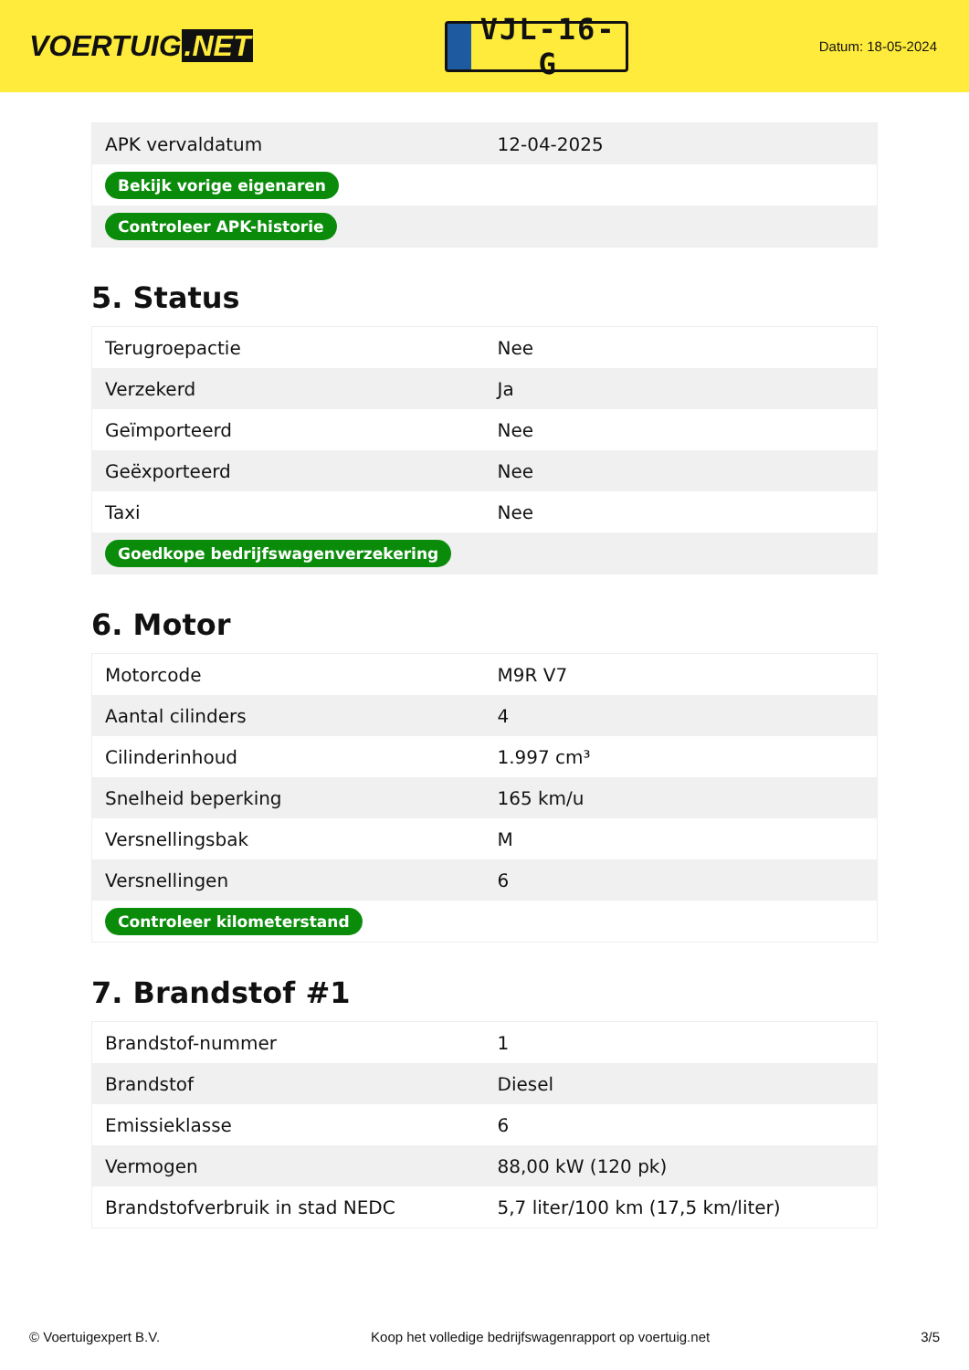VOERTUIG.NET
VJL-16-G
Datum: 18-05-2024
| APK vervaldatum | 12-04-2025 |
| Bekijk vorige eigenaren | |
| Controleer APK-historie | |
5. Status
| Terugroepactie | Nee |
| Verzekerd | Ja |
| Geïmporteerd | Nee |
| Geëxporteerd | Nee |
| Taxi | Nee |
| Goedkope bedrijfswagenverzekering | |
6. Motor
| Motorcode | M9R V7 |
| Aantal cilinders | 4 |
| Cilinderinhoud | 1.997 cm³ |
| Snelheid beperking | 165 km/u |
| Versnellingsbak | M |
| Versnellingen | 6 |
| Controleer kilometerstand | |
7. Brandstof #1
| Brandstof-nummer | 1 |
| Brandstof | Diesel |
| Emissieklasse | 6 |
| Vermogen | 88,00 kW (120 pk) |
| Brandstofverbruik in stad NEDC | 5,7 liter/100 km (17,5 km/liter) |
© Voertuigexpert B.V. Koop het volledige bedrijfswagenrapport op voertuig.net 3/5